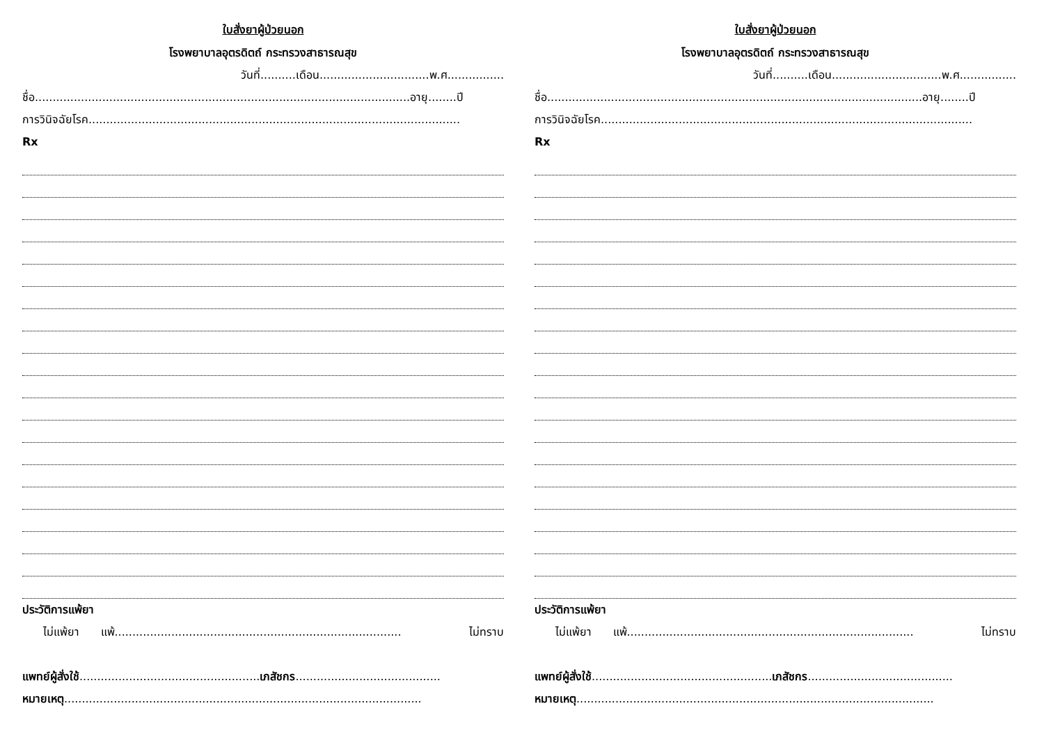ใบสั่งยาผู้ป่วยนอก
โรงพยาบาลอุตรดิตถ์ กระทรวงสาธารณสุข
วันที่..........เดือน...............................พ.ศ................
ชื่อ..........................................................................................................อายุ........ปี
การวินิจฉัยโรค.........................................................................................................
Rx
ประวัติการแพ้ยา
ไม่แพ้ยา แพ้................................................................................. ไม่ทราบ
แพทย์ผู้สั่งใช้...................................................เภสัชกร.........................................
หมายเหตุ.....................................................................................................
ใบสั่งยาผู้ป่วยนอก
โรงพยาบาลอุตรดิตถ์ กระทรวงสาธารณสุข
วันที่..........เดือน...............................พ.ศ................
ชื่อ..........................................................................................................อายุ........ปี
การวินิจฉัยโรค.........................................................................................................
Rx
ประวัติการแพ้ยา
ไม่แพ้ยา แพ้................................................................................. ไม่ทราบ
แพทย์ผู้สั่งใช้...................................................เภสัชกร.........................................
หมายเหตุ.....................................................................................................